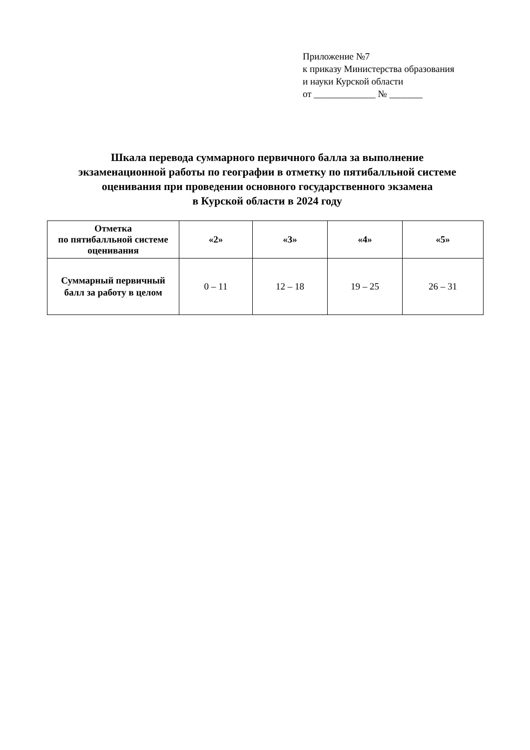Приложение №7
к приказу Министерства образования
и науки Курской области
от _____________ № _______
Шкала перевода суммарного первичного балла за выполнение
экзаменационной работы по географии в отметку по пятибалльной системе
оценивания при проведении основного государственного экзамена
в Курской области в 2024 году
| Отметка по пятибалльной системе оценивания | «2» | «3» | «4» | «5» |
| --- | --- | --- | --- | --- |
| Суммарный первичный балл за работу в целом | 0 – 11 | 12 – 18 | 19 – 25 | 26 – 31 |